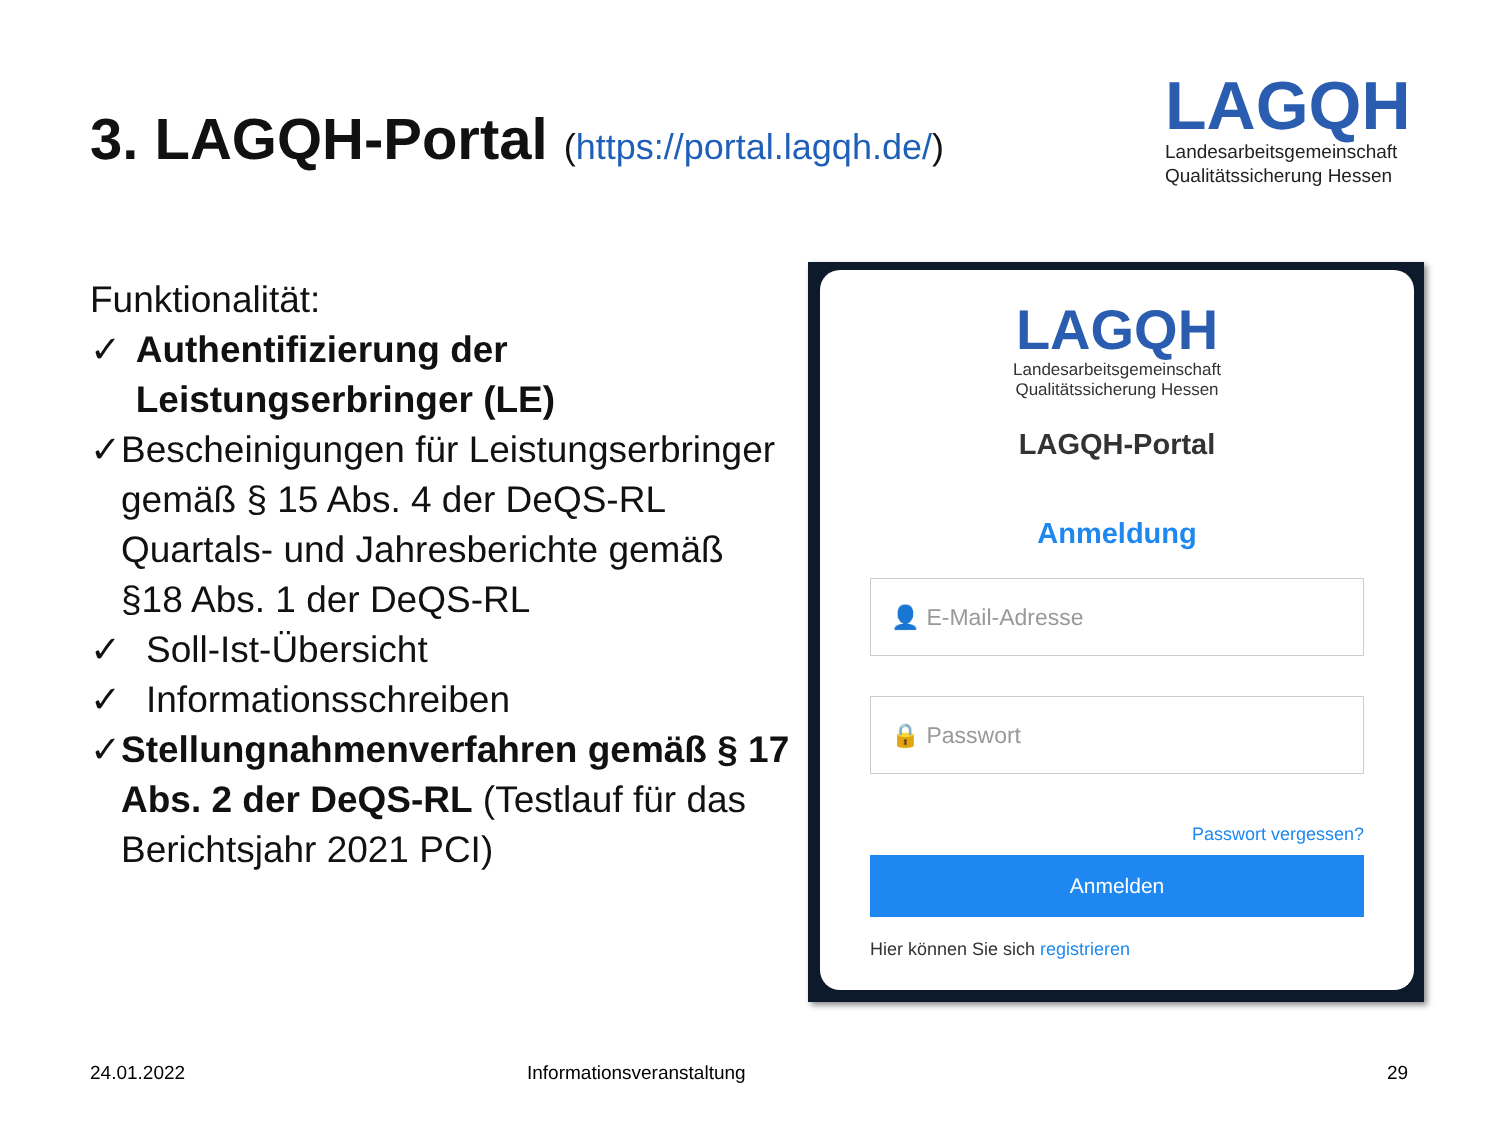3. LAGQH-Portal (https://portal.lagqh.de/)
LAGQH
Landesarbeitsgemeinschaft
Qualitätssicherung Hessen
Funktionalität:
✓ Authentifizierung der Leistungserbringer (LE)
✓ Bescheinigungen für Leistungserbringer gemäß § 15 Abs. 4 der DeQS-RL Quartals- und Jahresberichte gemäß §18 Abs. 1 der DeQS-RL
✓ Soll-Ist-Übersicht
✓ Informationsschreiben
✓ Stellungnahmenverfahren gemäß § 17 Abs. 2 der DeQS-RL (Testlauf für das Berichtsjahr 2021 PCI)
LAGQH
Landesarbeitsgemeinschaft
Qualitätssicherung Hessen
LAGQH-Portal
Anmeldung
👤 E-Mail-Adresse
🔒 Passwort
Passwort vergessen?
Anmelden
Hier können Sie sich registrieren
24.01.2022 Informationsveranstaltung 29